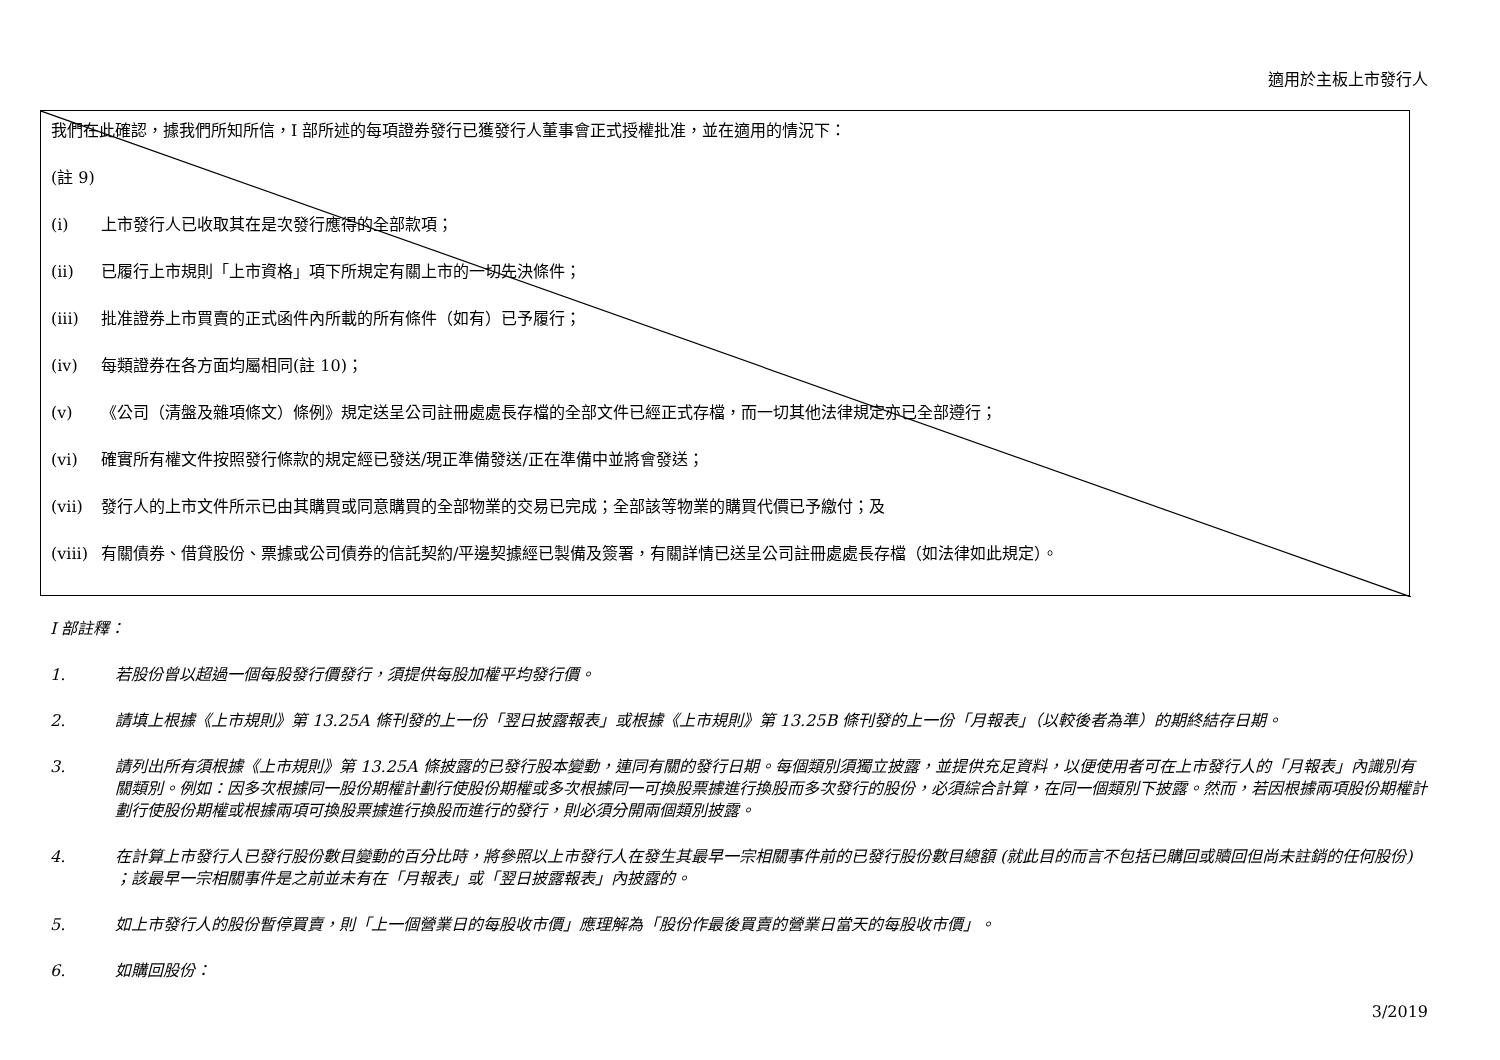適用於主板上市發行人
我們在此確認，據我們所知所信，I 部所述的每項證券發行已獲發行人董事會正式授權批准，並在適用的情況下：
(註 9)
(i) 上市發行人已收取其在是次發行應得的全部款項；
(ii) 已履行上市規則「上市資格」項下所規定有關上市的一切先決條件；
(iii) 批准證券上市買賣的正式函件內所載的所有條件（如有）已予履行；
(iv) 每類證券在各方面均屬相同(註 10)；
(v) 《公司（清盤及雜項條文）條例》規定送呈公司註冊處處長存檔的全部文件已經正式存檔，而一切其他法律規定亦已全部遵行；
(vi) 確實所有權文件按照發行條款的規定經已發送/現正準備發送/正在準備中並將會發送；
(vii) 發行人的上市文件所示已由其購買或同意購買的全部物業的交易已完成；全部該等物業的購買代價已予繳付；及
(viii) 有關債券、借貸股份、票據或公司債券的信託契約/平邊契據經已製備及簽署，有關詳情已送呈公司註冊處處長存檔（如法律如此規定）。
I 部註釋：
1. 若股份曾以超過一個每股發行價發行，須提供每股加權平均發行價。
2. 請填上根據《上市規則》第 13.25A 條刊發的上一份「翌日披露報表」或根據《上市規則》第 13.25B 條刊發的上一份「月報表」（以較後者為準）的期終結存日期。
3. 請列出所有須根據《上市規則》第 13.25A 條披露的已發行股本變動，連同有關的發行日期。每個類別須獨立披露，並提供充足資料，以便使用者可在上市發行人的「月報表」內識別有關類別。例如：因多次根據同一股份期權計劃行使股份期權或多次根據同一可換股票據進行換股而多次發行的股份，必須綜合計算，在同一個類別下披露。然而，若因根據兩項股份期權計劃行使股份期權或根據兩項可換股票據進行換股而進行的發行，則必須分開兩個類別披露。
4. 在計算上市發行人已發行股份數目變動的百分比時，將參照以上市發行人在發生其最早一宗相關事件前的已發行股份數目總額 (就此目的而言不包括已購回或贖回但尚未註銷的任何股份) ；該最早一宗相關事件是之前並未有在「月報表」或「翌日披露報表」內披露的。
5. 如上市發行人的股份暫停買賣，則「上一個營業日的每股收市價」應理解為「股份作最後買賣的營業日當天的每股收市價」。
6. 如購回股份：
3/2019